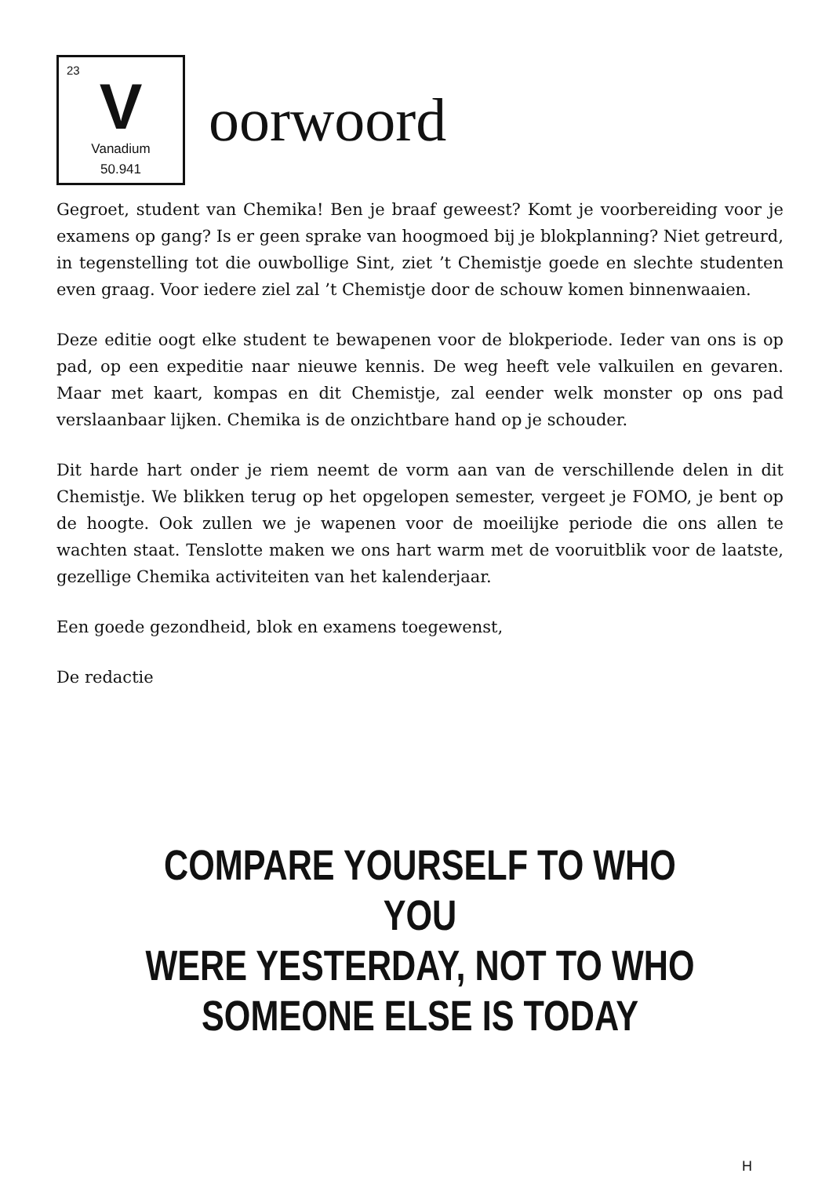23
V
Vanadium
50.941
oorwoord
Gegroet, student van Chemika! Ben je braaf geweest? Komt je voorbereiding voor je examens op gang? Is er geen sprake van hoogmoed bij je blokplanning? Niet getreurd, in tegenstelling tot die ouwbollige Sint, ziet ’t Chemistje goede en slechte studenten even graag. Voor iedere ziel zal ’t Chemistje door de schouw komen binnenwaaien.
Deze editie oogt elke student te bewapenen voor de blokperiode. Ieder van ons is op pad, op een expeditie naar nieuwe kennis. De weg heeft vele valkuilen en gevaren. Maar met kaart, kompas en dit Chemistje, zal eender welk monster op ons pad verslaanbaar lijken. Chemika is de onzichtbare hand op je schouder.
Dit harde hart onder je riem neemt de vorm aan van de verschillende delen in dit Chemistje. We blikken terug op het opgelopen semester, vergeet je FOMO, je bent op de hoogte. Ook zullen we je wapenen voor de moeilijke periode die ons allen te wachten staat. Tenslotte maken we ons hart warm met de vooruitblik voor de laatste, gezellige Chemika activiteiten van het kalenderjaar.
Een goede gezondheid, blok en examens toegewenst,
De redactie
COMPARE YOURSELF TO WHO YOU
WERE YESTERDAY, NOT TO WHO
SOMEONE ELSE IS TODAY
H